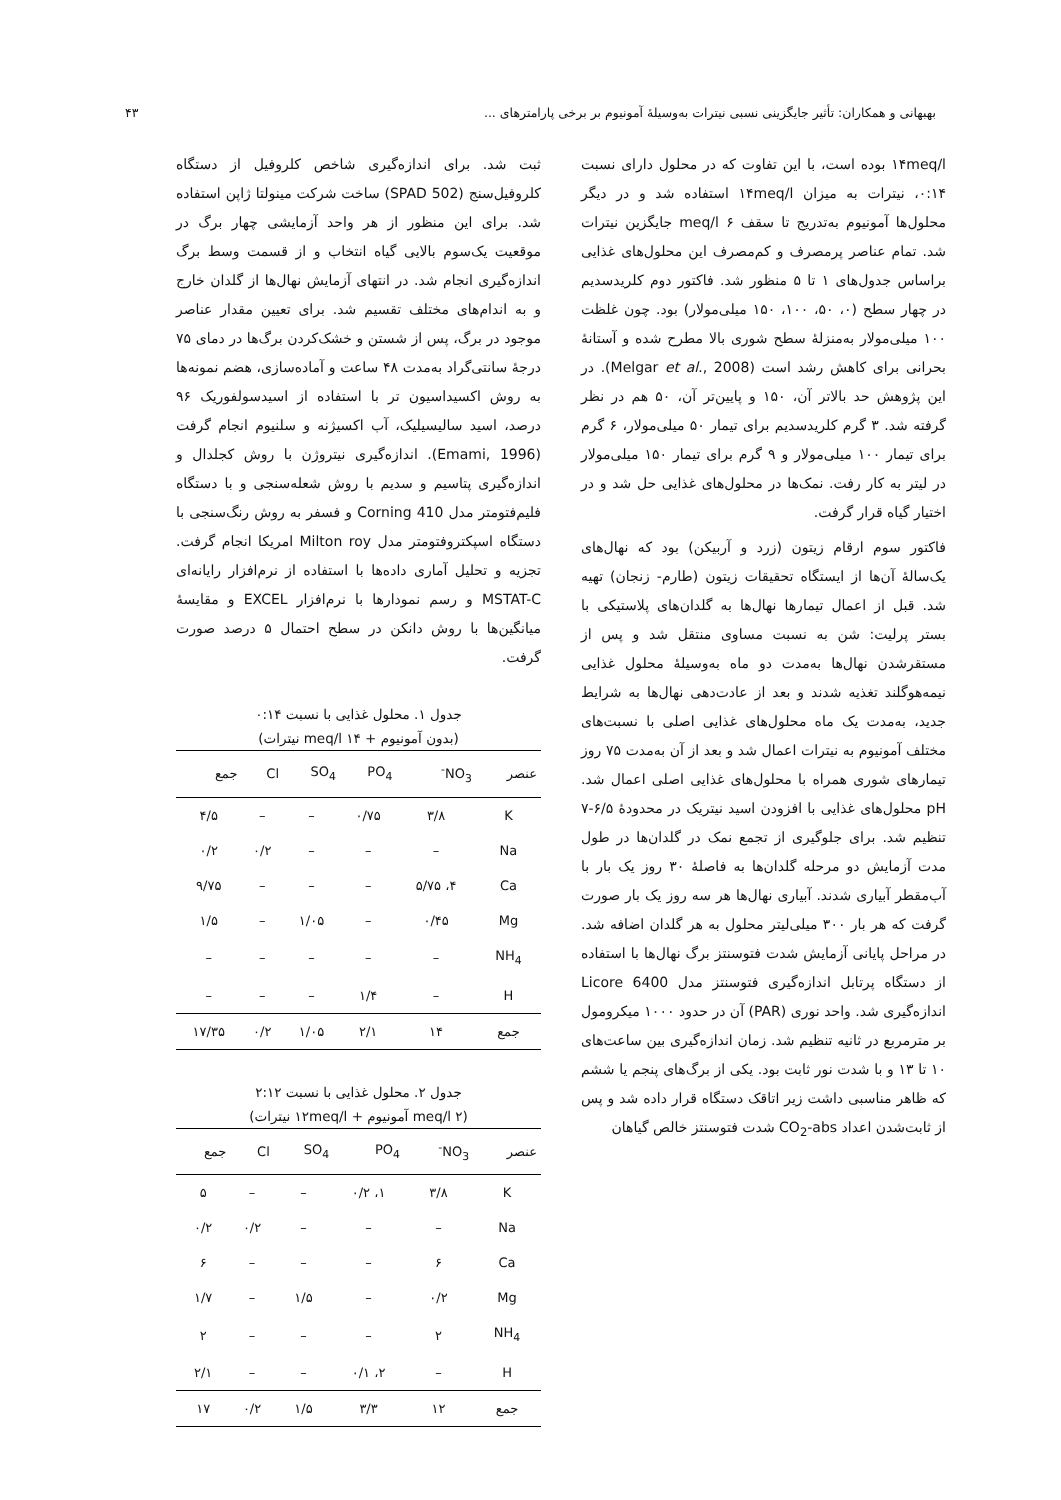بهبهانی و همکاران: تأثیر جایگزینی نسبی نیترات به‌وسیلهٔ آمونیوم بر برخی پارامترهای ... ۴۳
۱۴meq/l بوده است، با این تفاوت که در محلول دارای نسبت ۰:۱۴، نیترات به میزان ۱۴meq/l استفاده شد و در دیگر محلول‌ها آمونیوم به‌تدریج تا سقف ۶ meq/l جایگزین نیترات شد. تمام عناصر پرمصرف و کم‌مصرف این محلول‌های غذایی براساس جدول‌های ۱ تا ۵ منظور شد. فاکتور دوم کلریدسدیم در چهار سطح (۰، ۵۰، ۱۰۰، ۱۵۰ میلی‌مولار) بود. چون غلظت ۱۰۰ میلی‌مولار به‌منزلهٔ سطح شوری بالا مطرح شده و آستانهٔ بحرانی برای کاهش رشد است (Melgar et al., 2008). در این پژوهش حد بالاتر آن، ۱۵۰ و پایین‌تر آن، ۵۰ هم در نظر گرفته شد. ۳ گرم کلریدسدیم برای تیمار ۵۰ میلی‌مولار، ۶ گرم برای تیمار ۱۰۰ میلی‌مولار و ۹ گرم برای تیمار ۱۵۰ میلی‌مولار در لیتر به کار رفت. نمک‌ها در محلول‌های غذایی حل شد و در اختیار گیاه قرار گرفت.
فاکتور سوم ارقام زیتون (زرد و آربیکن) بود که نهال‌های یک‌سالهٔ آن‌ها از ایستگاه تحقیقات زیتون (طارم- زنجان) تهیه شد. قبل از اعمال تیمارها نهال‌ها به گلدان‌های پلاستیکی با بستر پرلیت: شن به نسبت مساوی منتقل شد و پس از مستقرشدن نهال‌ها به‌مدت دو ماه به‌وسیلهٔ محلول غذایی نیمه‌هوگلند تغذیه شدند و بعد از عادت‌دهی نهال‌ها به شرایط جدید، به‌مدت یک ماه محلول‌های غذایی اصلی با نسبت‌های مختلف آمونیوم به نیترات اعمال شد و بعد از آن به‌مدت ۷۵ روز تیمارهای شوری همراه با محلول‌های غذایی اصلی اعمال شد. pH محلول‌های غذایی با افزودن اسید نیتریک در محدودهٔ ۶/۵-۷ تنظیم شد. برای جلوگیری از تجمع نمک در گلدان‌ها در طول مدت آزمایش دو مرحله گلدان‌ها به فاصلهٔ ۳۰ روز یک بار با آب‌مقطر آبیاری شدند. آبیاری نهال‌ها هر سه روز یک بار صورت گرفت که هر بار ۳۰۰ میلی‌لیتر محلول به هر گلدان اضافه شد. در مراحل پایانی آزمایش شدت فتوسنتز برگ نهال‌ها با استفاده از دستگاه پرتابل اندازه‌گیری فتوسنتز مدل Licore 6400 اندازه‌گیری شد. واحد نوری (PAR) آن در حدود ۱۰۰۰ میکرومول بر مترمربع در ثانیه تنظیم شد. زمان اندازه‌گیری بین ساعت‌های ۱۰ تا ۱۳ و با شدت نور ثابت بود. یکی از برگ‌های پنجم یا ششم که ظاهر مناسبی داشت زیر اتاقک دستگاه قرار داده شد و پس از ثابت‌شدن اعداد CO<sub>2</sub>-abs شدت فتوسنتز خالص گیاهان
ثبت شد. برای اندازه‌گیری شاخص کلروفیل از دستگاه کلروفیل‌سنج (SPAD 502) ساخت شرکت مینولتا ژاپن استفاده شد. برای این منظور از هر واحد آزمایشی چهار برگ در موقعیت یک‌سوم بالایی گیاه انتخاب و از قسمت وسط برگ اندازه‌گیری انجام شد. در انتهای آزمایش نهال‌ها از گلدان خارج و به اندام‌های مختلف تقسیم شد. برای تعیین مقدار عناصر موجود در برگ، پس از شستن و خشک‌کردن برگ‌ها در دمای ۷۵ درجهٔ سانتی‌گراد به‌مدت ۴۸ ساعت و آماده‌سازی، هضم نمونه‌ها به روش اکسیداسیون تر با استفاده از اسیدسولفوریک ۹۶ درصد، اسید سالیسیلیک، آب اکسیژنه و سلنیوم انجام گرفت (Emami, 1996). اندازه‌گیری نیتروژن با روش کجلدال و اندازه‌گیری پتاسیم و سدیم با روش شعله‌سنجی و با دستگاه فلیم‌فتومتر مدل Corning 410 و فسفر به روش رنگ‌سنجی با دستگاه اسپکتروفتومتر مدل Milton roy امریکا انجام گرفت. تجزیه و تحلیل آماری داده‌ها با استفاده از نرم‌افزار رایانه‌ای MSTAT-C و رسم نمودارها با نرم‌افزار EXCEL و مقایسهٔ میانگین‌ها با روش دانکن در سطح احتمال ۵ درصد صورت گرفت.
جدول ۱. محلول غذایی با نسبت ۰:۱۴
(بدون آمونیوم + ۱۴ meq/l نیترات)
| عنصر | NO<sub>3</sub><sup>-</sup> | PO<sub>4</sub> | SO<sub>4</sub> | Cl | جمع |
| --- | --- | --- | --- | --- | --- |
| K | ۳/۸ | ۰/۷۵ | – | – | ۴/۵ |
| Na | – | – | – | ۰/۲ | ۰/۲ |
| Ca | ۴، ۵/۷۵ | – | – | – | ۹/۷۵ |
| Mg | ۰/۴۵ | – | ۱/۰۵ | – | ۱/۵ |
| NH<sub>4</sub> | – | – | – | – | – |
| H | – | ۱/۴ | – | – | – |
| جمع | ۱۴ | ۲/۱ | ۱/۰۵ | ۰/۲ | ۱۷/۳۵ |
جدول ۲. محلول غذایی با نسبت ۲:۱۲
(۲ meq/l آمونیوم + ۱۲meq/l نیترات)
| عنصر | NO<sub>3</sub><sup>-</sup> | PO<sub>4</sub> | SO<sub>4</sub> | Cl | جمع |
| --- | --- | --- | --- | --- | --- |
| K | ۳/۸ | ۱، ۰/۲ | – | – | ۵ |
| Na | – | – | – | ۰/۲ | ۰/۲ |
| Ca | ۶ | – | – | – | ۶ |
| Mg | ۰/۲ | – | ۱/۵ | – | ۱/۷ |
| NH<sub>4</sub> | ۲ | – | – | – | ۲ |
| H | – | ۲، ۰/۱ | – | – | ۲/۱ |
| جمع | ۱۲ | ۳/۳ | ۱/۵ | ۰/۲ | ۱۷ |